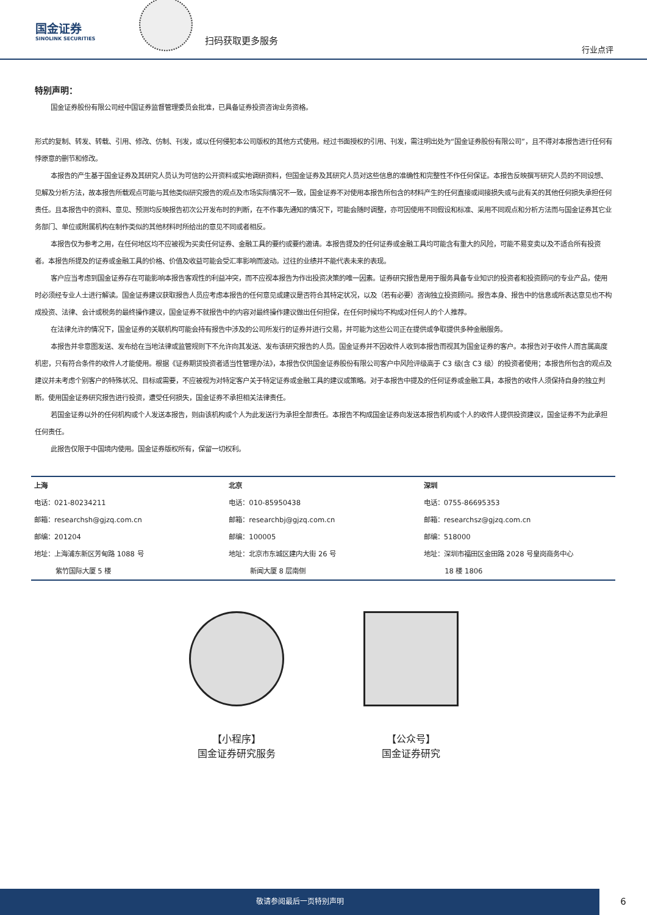国金证券
SINOLINK SECURITIES
扫码获取更多服务
行业点评
特别声明：
国金证券股份有限公司经中国证券监督管理委员会批准，已具备证券投资咨询业务资格。
形式的复制、转发、转载、引用、修改、仿制、刊发，或以任何侵犯本公司版权的其他方式使用。经过书面授权的引用、刊发，需注明出处为“国金证券股份有限公司”，且不得对本报告进行任何有悖原意的删节和修改。
本报告的产生基于国金证券及其研究人员认为可信的公开资料或实地调研资料，但国金证券及其研究人员对这些信息的准确性和完整性不作任何保证。本报告反映撰写研究人员的不同设想、见解及分析方法，故本报告所载观点可能与其他类似研究报告的观点及市场实际情况不一致，国金证券不对使用本报告所包含的材料产生的任何直接或间接损失或与此有关的其他任何损失承担任何责任。且本报告中的资料、意见、预测均反映报告初次公开发布时的判断，在不作事先通知的情况下，可能会随时调整，亦可因使用不同假设和标准、采用不同观点和分析方法而与国金证券其它业务部门、单位或附属机构在制作类似的其他材料时所给出的意见不同或者相反。
本报告仅为参考之用，在任何地区均不应被视为买卖任何证券、金融工具的要约或要约邀请。本报告提及的任何证券或金融工具均可能含有重大的风险，可能不易变卖以及不适合所有投资者。本报告所提及的证券或金融工具的价格、价值及收益可能会受汇率影响而波动。过往的业绩并不能代表未来的表现。
客户应当考虑到国金证券存在可能影响本报告客观性的利益冲突，而不应视本报告为作出投资决策的唯一因素。证券研究报告是用于服务具备专业知识的投资者和投资顾问的专业产品，使用时必须经专业人士进行解读。国金证券建议获取报告人员应考虑本报告的任何意见或建议是否符合其特定状况，以及（若有必要）咨询独立投资顾问。报告本身、报告中的信息或所表达意见也不构成投资、法律、会计或税务的最终操作建议，国金证券不就报告中的内容对最终操作建议做出任何担保，在任何时候均不构成对任何人的个人推荐。
在法律允许的情况下，国金证券的关联机构可能会持有报告中涉及的公司所发行的证券并进行交易，并可能为这些公司正在提供或争取提供多种金融服务。
本报告并非意图发送、发布给在当地法律或监管规则下不允许向其发送、发布该研究报告的人员。国金证券并不因收件人收到本报告而视其为国金证券的客户。本报告对于收件人而言属高度机密，只有符合条件的收件人才能使用。根据《证券期货投资者适当性管理办法》，本报告仅供国金证券股份有限公司客户中风险评级高于 C3 级(含 C3 级）的投资者使用；本报告所包含的观点及建议并未考虑个别客户的特殊状况、目标或需要，不应被视为对特定客户关于特定证券或金融工具的建议或策略。对于本报告中提及的任何证券或金融工具，本报告的收件人须保持自身的独立判断。使用国金证券研究报告进行投资，遭受任何损失，国金证券不承担相关法律责任。
若国金证券以外的任何机构或个人发送本报告，则由该机构或个人为此发送行为承担全部责任。本报告不构成国金证券向发送本报告机构或个人的收件人提供投资建议，国金证券不为此承担任何责任。
此报告仅限于中国境内使用。国金证券版权所有，保留一切权利。
| 上海 | 北京 | 深圳 |
| 电话：021-80234211 | 电话：010-85950438 | 电话：0755-86695353 |
| 邮箱：researchsh@gjzq.com.cn | 邮箱：researchbj@gjzq.com.cn | 邮箱：researchsz@gjzq.com.cn |
| 邮编：201204 | 邮编：100005 | 邮编：518000 |
| 地址：上海浦东新区芳甸路 1088 号 紫竹国际大厦 5 楼 | 地址：北京市东城区建内大街 26 号 新闻大厦 8 层南侧 | 地址：深圳市福田区金田路 2028 号皇岗商务中心 18 楼 1806 |
【小程序】
国金证券研究服务
【公众号】
国金证券研究
敬请参阅最后一页特别声明
6